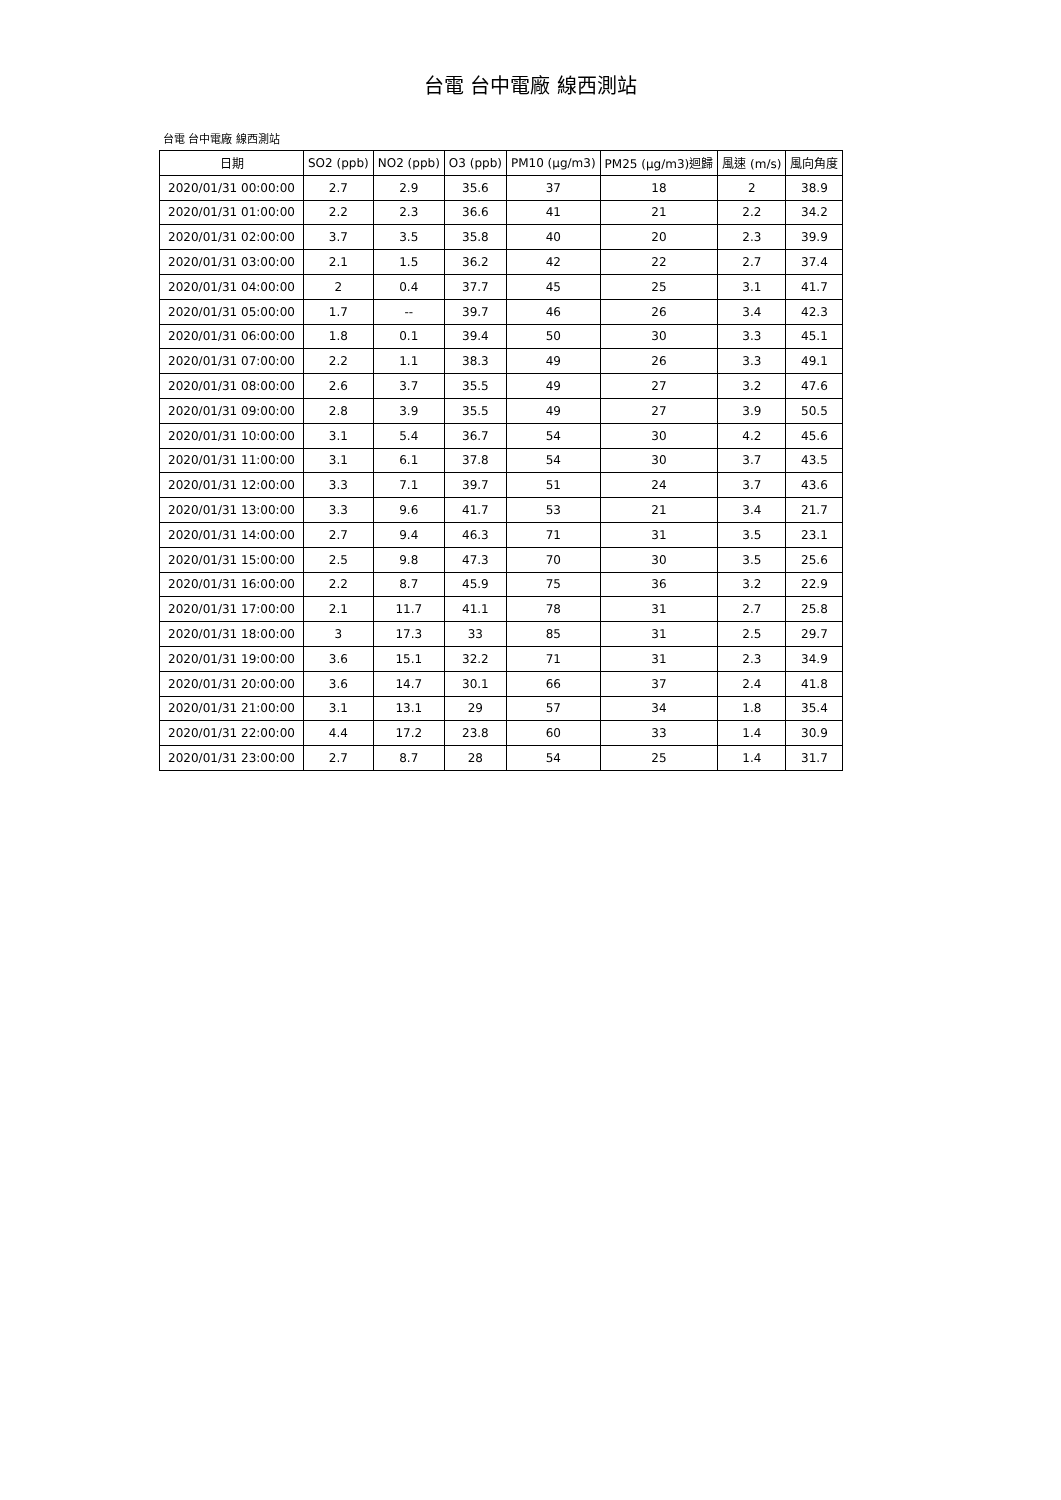台電 台中電廠 線西測站
台電 台中電廠 線西測站
| 日期 | SO2 (ppb) | NO2 (ppb) | O3 (ppb) | PM10 (μg/m3) | PM25 (μg/m3)迴歸 | 風速 (m/s) | 風向角度 |
| --- | --- | --- | --- | --- | --- | --- | --- |
| 2020/01/31 00:00:00 | 2.7 | 2.9 | 35.6 | 37 | 18 | 2 | 38.9 |
| 2020/01/31 01:00:00 | 2.2 | 2.3 | 36.6 | 41 | 21 | 2.2 | 34.2 |
| 2020/01/31 02:00:00 | 3.7 | 3.5 | 35.8 | 40 | 20 | 2.3 | 39.9 |
| 2020/01/31 03:00:00 | 2.1 | 1.5 | 36.2 | 42 | 22 | 2.7 | 37.4 |
| 2020/01/31 04:00:00 | 2 | 0.4 | 37.7 | 45 | 25 | 3.1 | 41.7 |
| 2020/01/31 05:00:00 | 1.7 | -- | 39.7 | 46 | 26 | 3.4 | 42.3 |
| 2020/01/31 06:00:00 | 1.8 | 0.1 | 39.4 | 50 | 30 | 3.3 | 45.1 |
| 2020/01/31 07:00:00 | 2.2 | 1.1 | 38.3 | 49 | 26 | 3.3 | 49.1 |
| 2020/01/31 08:00:00 | 2.6 | 3.7 | 35.5 | 49 | 27 | 3.2 | 47.6 |
| 2020/01/31 09:00:00 | 2.8 | 3.9 | 35.5 | 49 | 27 | 3.9 | 50.5 |
| 2020/01/31 10:00:00 | 3.1 | 5.4 | 36.7 | 54 | 30 | 4.2 | 45.6 |
| 2020/01/31 11:00:00 | 3.1 | 6.1 | 37.8 | 54 | 30 | 3.7 | 43.5 |
| 2020/01/31 12:00:00 | 3.3 | 7.1 | 39.7 | 51 | 24 | 3.7 | 43.6 |
| 2020/01/31 13:00:00 | 3.3 | 9.6 | 41.7 | 53 | 21 | 3.4 | 21.7 |
| 2020/01/31 14:00:00 | 2.7 | 9.4 | 46.3 | 71 | 31 | 3.5 | 23.1 |
| 2020/01/31 15:00:00 | 2.5 | 9.8 | 47.3 | 70 | 30 | 3.5 | 25.6 |
| 2020/01/31 16:00:00 | 2.2 | 8.7 | 45.9 | 75 | 36 | 3.2 | 22.9 |
| 2020/01/31 17:00:00 | 2.1 | 11.7 | 41.1 | 78 | 31 | 2.7 | 25.8 |
| 2020/01/31 18:00:00 | 3 | 17.3 | 33 | 85 | 31 | 2.5 | 29.7 |
| 2020/01/31 19:00:00 | 3.6 | 15.1 | 32.2 | 71 | 31 | 2.3 | 34.9 |
| 2020/01/31 20:00:00 | 3.6 | 14.7 | 30.1 | 66 | 37 | 2.4 | 41.8 |
| 2020/01/31 21:00:00 | 3.1 | 13.1 | 29 | 57 | 34 | 1.8 | 35.4 |
| 2020/01/31 22:00:00 | 4.4 | 17.2 | 23.8 | 60 | 33 | 1.4 | 30.9 |
| 2020/01/31 23:00:00 | 2.7 | 8.7 | 28 | 54 | 25 | 1.4 | 31.7 |